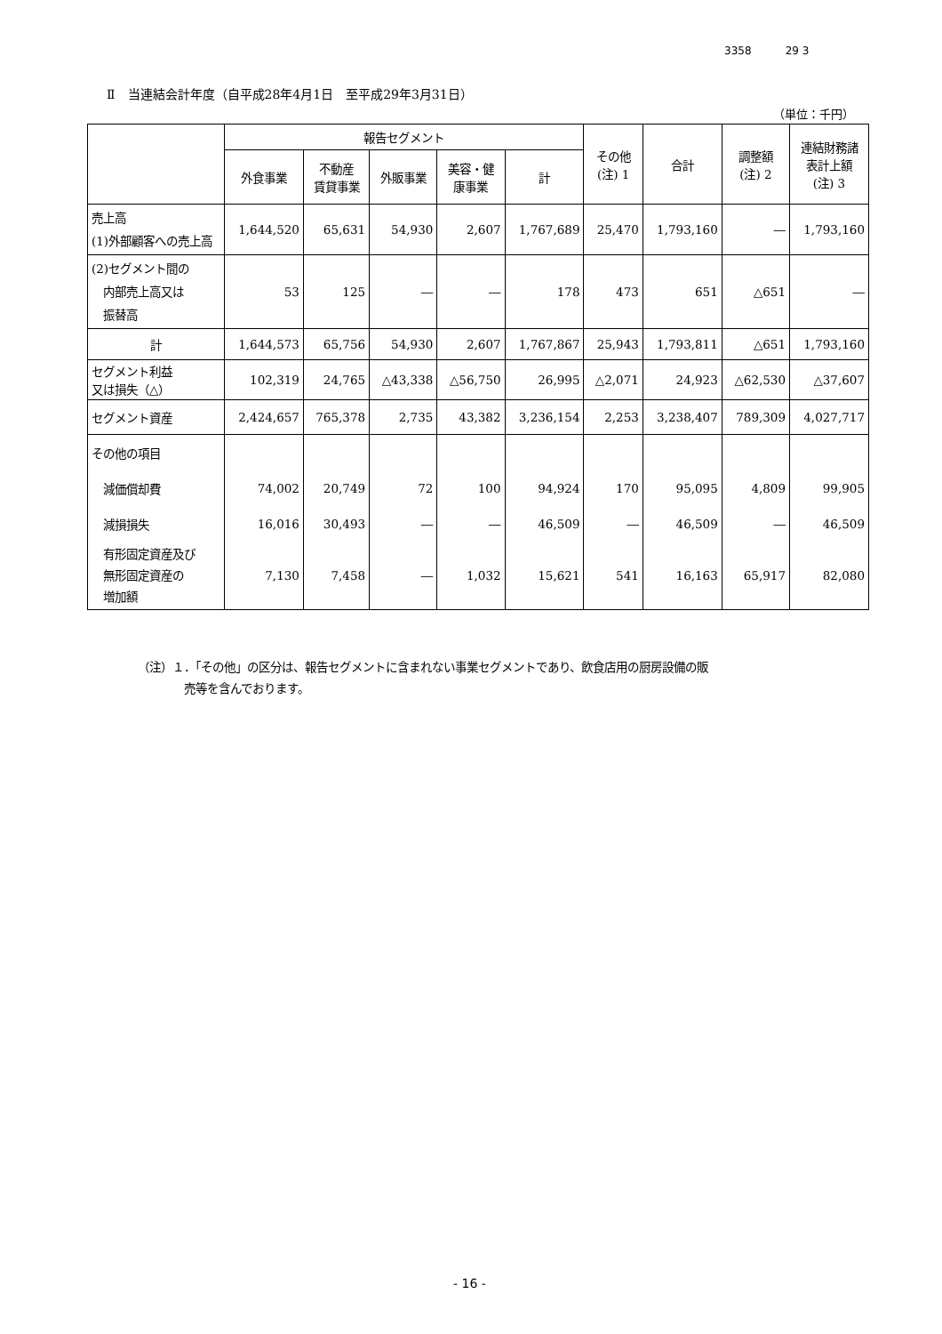3358 29 3
Ⅱ　当連結会計年度（自平成28年4月1日　至平成29年3月31日）
（単位：千円）
| | 報告セグメント | | | | | その他 (注) 1 | 合計 | 調整額 (注) 2 | 連結財務諸 表計上額 (注) 3 |
| --- | --- | --- | --- | --- | --- | --- | --- | --- | --- |
| | 外食事業 | 不動産 賃貸事業 | 外販事業 | 美容・健 康事業 | 計 | | | | |
| 売上高 (1)外部顧客への売上高 | 1,644,520 | 65,631 | 54,930 | 2,607 | 1,767,689 | 25,470 | 1,793,160 | ― | 1,793,160 |
| (2)セグメント間の 内部売上高又は 振替高 | 53 | 125 | ― | ― | 178 | 473 | 651 | △651 | ― |
| 計 | 1,644,573 | 65,756 | 54,930 | 2,607 | 1,767,867 | 25,943 | 1,793,811 | △651 | 1,793,160 |
| セグメント利益 又は損失（△） | 102,319 | 24,765 | △43,338 | △56,750 | 26,995 | △2,071 | 24,923 | △62,530 | △37,607 |
| セグメント資産 | 2,424,657 | 765,378 | 2,735 | 43,382 | 3,236,154 | 2,253 | 3,238,407 | 789,309 | 4,027,717 |
| その他の項目 | | | | | | | | | |
| 減価償却費 | 74,002 | 20,749 | 72 | 100 | 94,924 | 170 | 95,095 | 4,809 | 99,905 |
| 減損損失 | 16,016 | 30,493 | ― | ― | 46,509 | ― | 46,509 | ― | 46,509 |
| 有形固定資産及び 無形固定資産の 増加額 | 7,130 | 7,458 | ― | 1,032 | 15,621 | 541 | 16,163 | 65,917 | 82,080 |
（注）１．「その他」の区分は、報告セグメントに含まれない事業セグメントであり、飲食店用の厨房設備の販
　　　　売等を含んでおります。
- 16 -